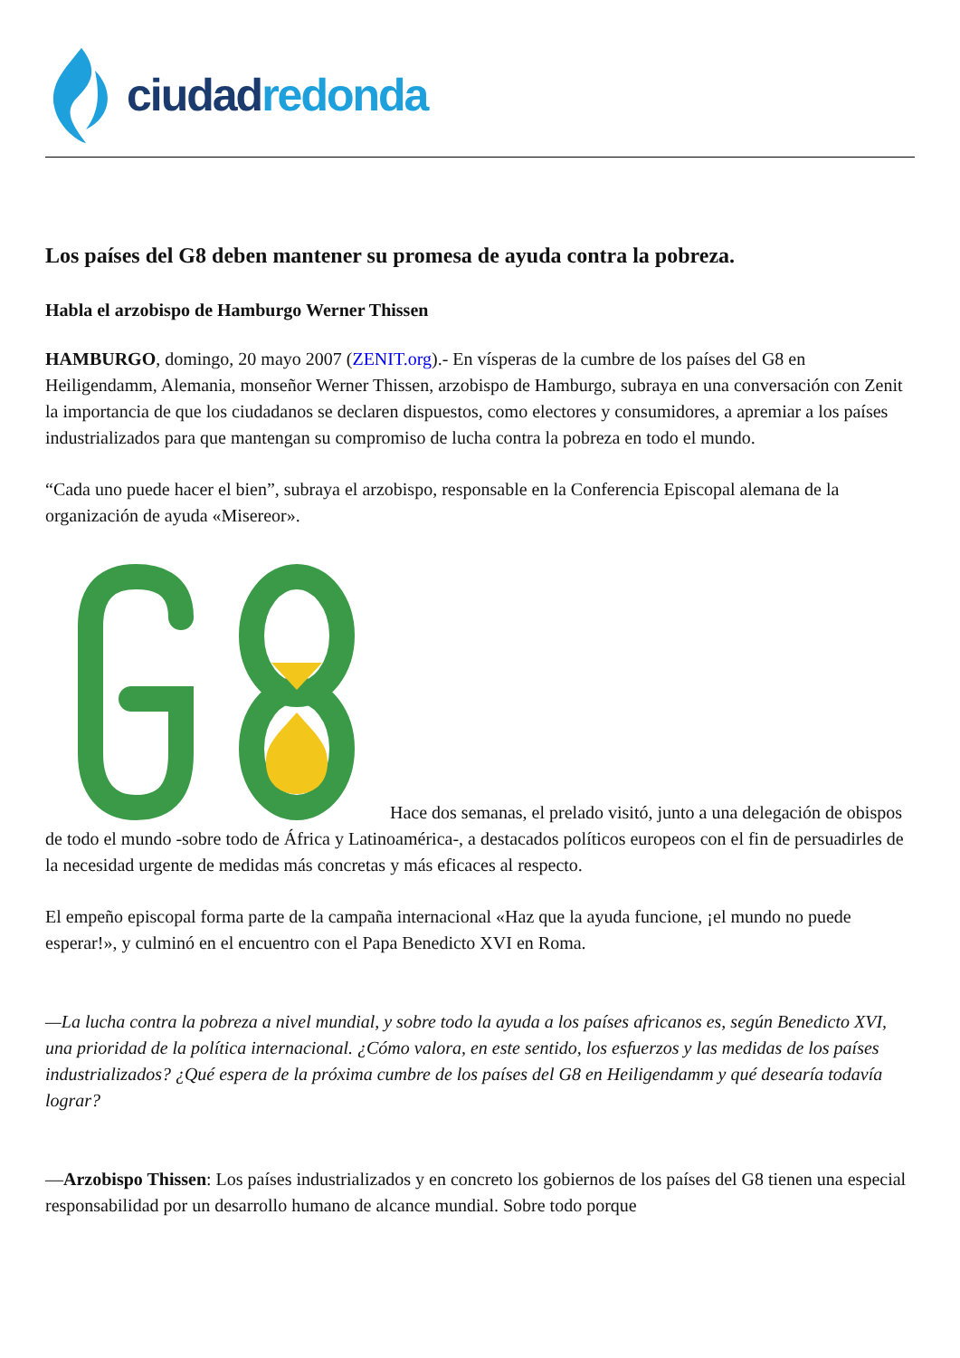ciudad redonda
Los países del G8 deben mantener su promesa de ayuda contra la pobreza.
Habla el arzobispo de Hamburgo Werner Thissen
HAMBURGO, domingo, 20 mayo 2007 (ZENIT.org).- En vísperas de la cumbre de los países del G8 en Heiligendamm, Alemania, monseñor Werner Thissen, arzobispo de Hamburgo, subraya en una conversación con Zenit la importancia de que los ciudadanos se declaren dispuestos, como electores y consumidores, a apremiar a los países industrializados para que mantengan su compromiso de lucha contra la pobreza en todo el mundo.
“Cada uno puede hacer el bien”, subraya el arzobispo, responsable en la Conferencia Episcopal alemana de la organización de ayuda «Misereor».
Hace dos semanas, el prelado visitó, junto a una delegación de obispos de todo el mundo -sobre todo de África y Latinoamérica-, a destacados políticos europeos con el fin de persuadirles de la necesidad urgente de medidas más concretas y más eficaces al respecto.
El empeño episcopal forma parte de la campaña internacional «Haz que la ayuda funcione, ¡el mundo no puede esperar!», y culminó en el encuentro con el Papa Benedicto XVI en Roma.
—La lucha contra la pobreza a nivel mundial, y sobre todo la ayuda a los países africanos es, según Benedicto XVI, una prioridad de la política internacional. ¿Cómo valora, en este sentido, los esfuerzos y las medidas de los países industrializados? ¿Qué espera de la próxima cumbre de los países del G8 en Heiligendamm y qué desearía todavía lograr?
—Arzobispo Thissen: Los países industrializados y en concreto los gobiernos de los países del G8 tienen una especial responsabilidad por un desarrollo humano de alcance mundial. Sobre todo porque